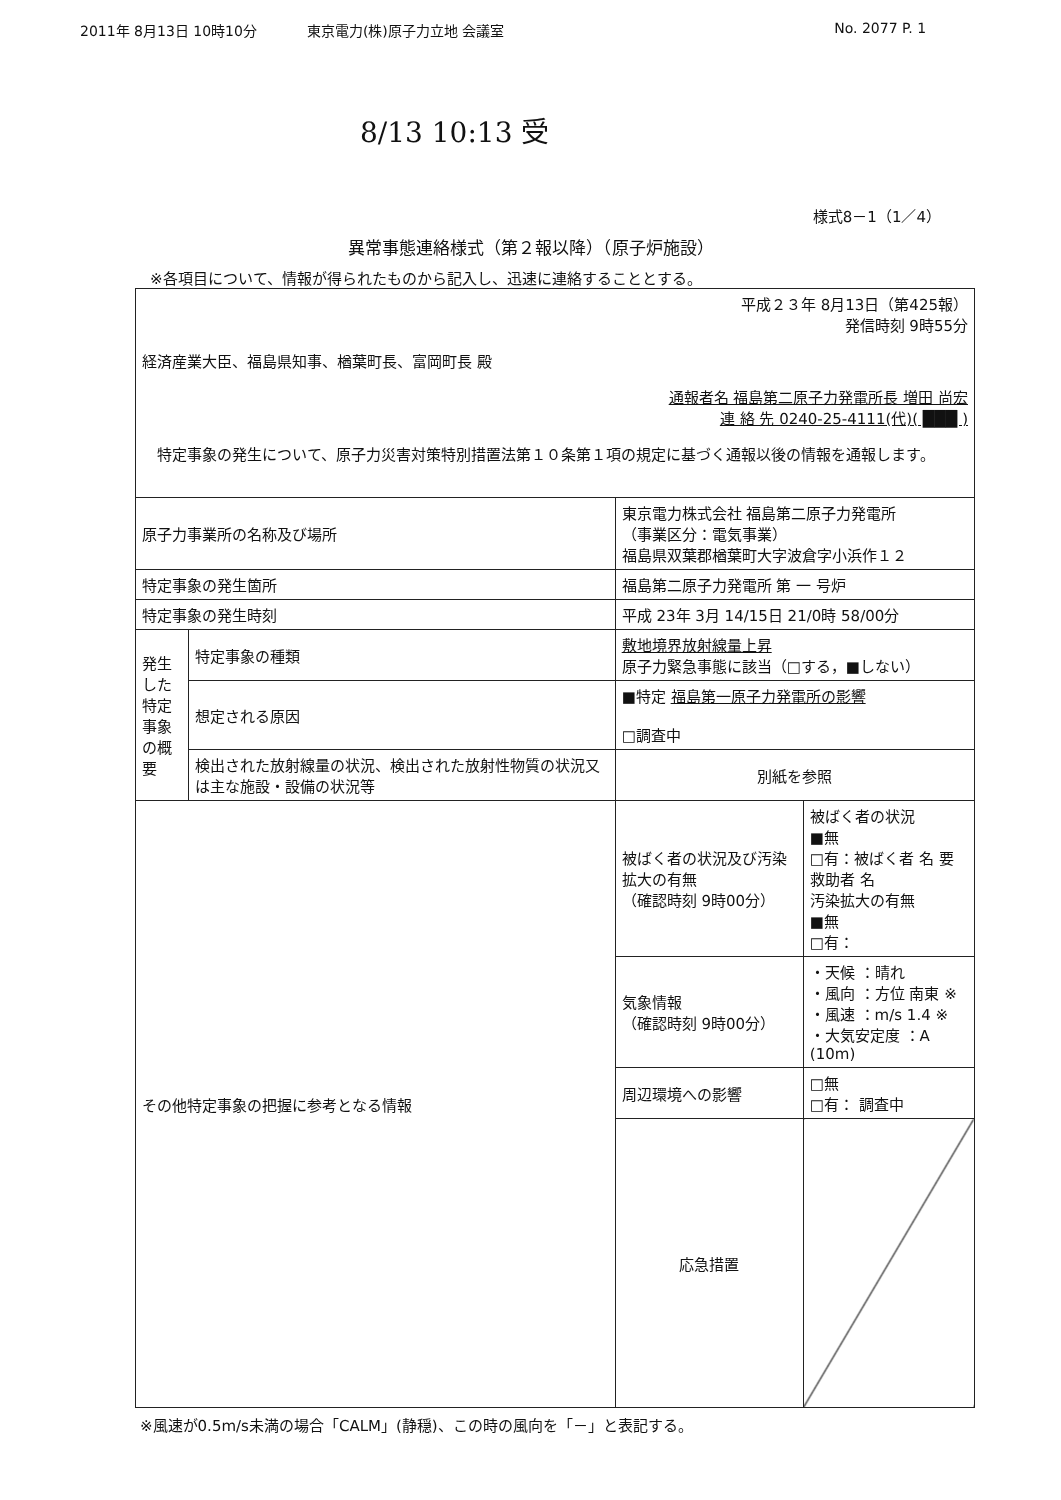2011年 8月13日 10時10分 東京電力(株)原子力立地 会議室 No. 2077 P. 1
8/13 10:13 受
様式8－1（1／4）
異常事態連絡様式（第２報以降）（原子炉施設）
※各項目について、情報が得られたものから記入し、迅速に連絡することとする。
| 平成２３年 8月13日（第425報） 発信時刻 9時55分 経済産業大臣、福島県知事、楢葉町長、富岡町長 殿 通報者名 福島第二原子力発電所長 増田 尚宏 連 絡 先 0240-25-4111(代)( ███ ) 特定事象の発生について、原子力災害対策特別措置法第１０条第１項の規定に基づく通報以後の情報を通報します。 | | | |
| 原子力事業所の名称及び場所 | | 東京電力株式会社 福島第二原子力発電所 （事業区分：電気事業） 福島県双葉郡楢葉町大字波倉字小浜作１２ | |
| 特定事象の発生箇所 | | 福島第二原子力発電所 第 一 号炉 | |
| 特定事象の発生時刻 | | 平成 23年 3月 14/15日 21/0時 58/00分 | |
| 発生した特定事象の概要 | 特定事象の種類 | 敷地境界放射線量上昇 原子力緊急事態に該当（□する，■しない） | |
| | 想定される原因 | ■特定 福島第一原子力発電所の影響 □調査中 | |
| | 検出された放射線量の状況、検出された放射性物質の状況又は主な施設・設備の状況等 | 別紙を参照 | |
| その他特定事象の把握に参考となる情報 | | 被ばく者の状況及び汚染拡大の有無 （確認時刻 9時00分） | 被ばく者の状況 ■無 □有：被ばく者 名 要救助者 名 汚染拡大の有無 ■無 □有： |
| | | 気象情報 （確認時刻 9時00分） | ・天候 ：晴れ ・風向 ：方位 南東 ※ ・風速 ：m/s 1.4 ※ ・大気安定度 ：A (10m) |
| | | 周辺環境への影響 | □無 □有： 調査中 |
| | | 応急措置 | |
※風速が0.5m/s未満の場合「CALM」(静穏)、この時の風向を「－」と表記する。